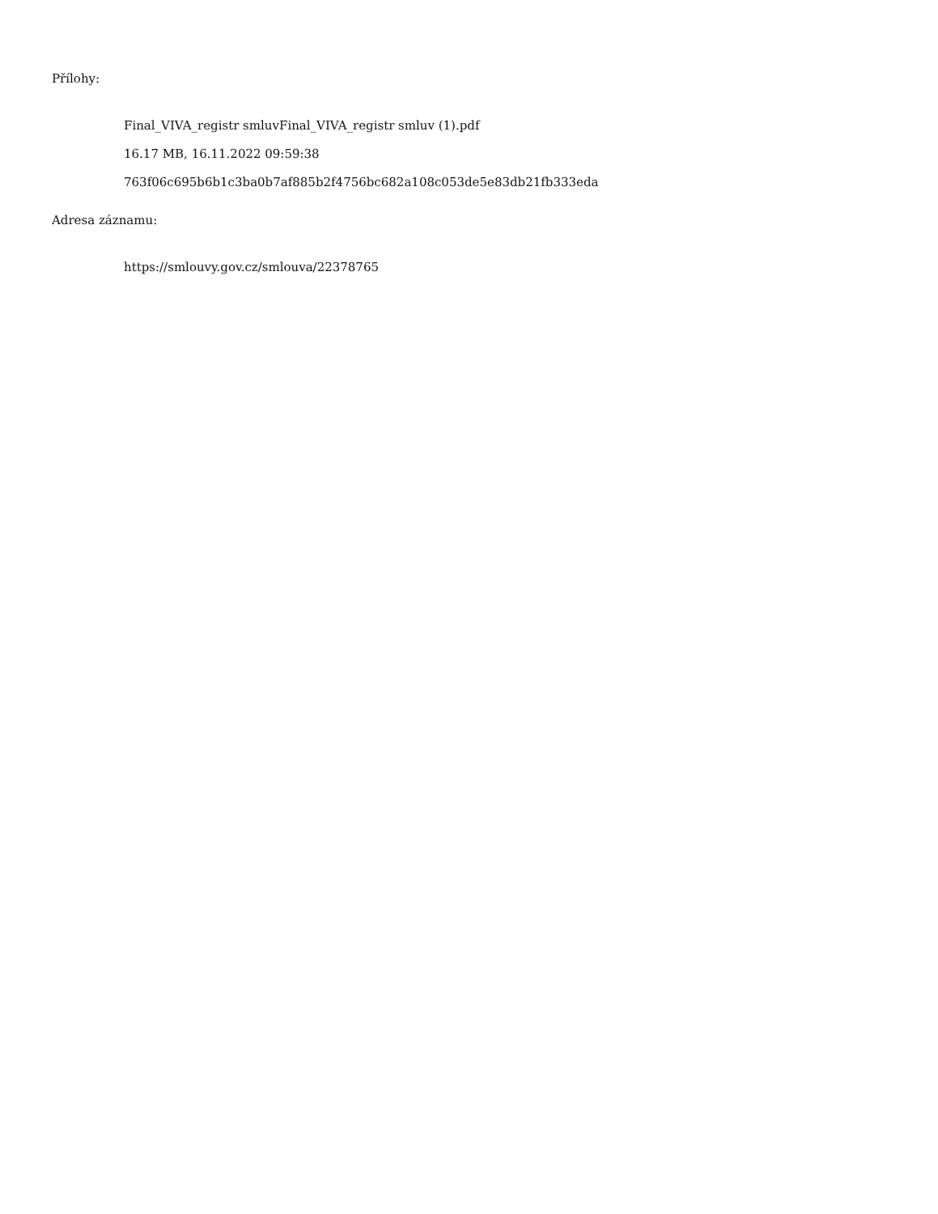Přílohy:
Final_VIVA_registr smluvFinal_VIVA_registr smluv (1).pdf
16.17 MB, 16.11.2022 09:59:38
763f06c695b6b1c3ba0b7af885b2f4756bc682a108c053de5e83db21fb333eda
Adresa záznamu:
https://smlouvy.gov.cz/smlouva/22378765